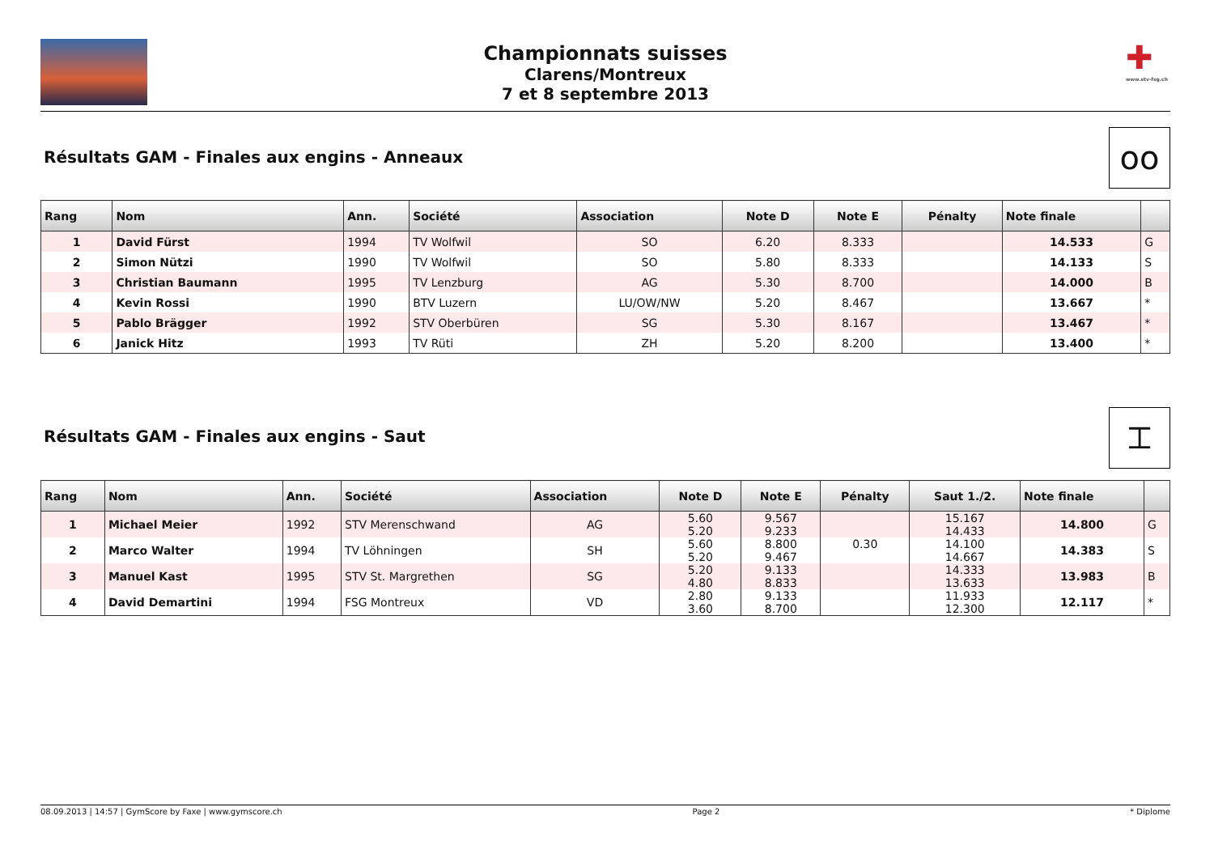Championnats suisses
Clarens/Montreux
7 et 8 septembre 2013
✚
www.stv-fsg.ch
Résultats GAM - Finales aux engins - Anneaux
oo
| Rang | Nom | Ann. | Société | Association | Note D | Note E | Pénalty | Note finale | |
| --- | --- | --- | --- | --- | --- | --- | --- | --- | --- |
| 1 | David Fürst | 1994 | TV Wolfwil | SO | 6.20 | 8.333 | | 14.533 | G |
| 2 | Simon Nützi | 1990 | TV Wolfwil | SO | 5.80 | 8.333 | | 14.133 | S |
| 3 | Christian Baumann | 1995 | TV Lenzburg | AG | 5.30 | 8.700 | | 14.000 | B |
| 4 | Kevin Rossi | 1990 | BTV Luzern | LU/OW/NW | 5.20 | 8.467 | | 13.667 | * |
| 5 | Pablo Brägger | 1992 | STV Oberbüren | SG | 5.30 | 8.167 | | 13.467 | * |
| 6 | Janick Hitz | 1993 | TV Rüti | ZH | 5.20 | 8.200 | | 13.400 | * |
Résultats GAM - Finales aux engins - Saut
⌶
| Rang | Nom | Ann. | Société | Association | Note D | Note E | Pénalty | Saut 1./2. | Note finale | |
| --- | --- | --- | --- | --- | --- | --- | --- | --- | --- | --- |
| 1 | Michael Meier | 1992 | STV Merenschwand | AG | 5.60 5.20 | 9.567 9.233 | | 15.167 14.433 | 14.800 | G |
| 2 | Marco Walter | 1994 | TV Löhningen | SH | 5.60 5.20 | 8.800 9.467 | 0.30 | 14.100 14.667 | 14.383 | S |
| 3 | Manuel Kast | 1995 | STV St. Margrethen | SG | 5.20 4.80 | 9.133 8.833 | | 14.333 13.633 | 13.983 | B |
| 4 | David Demartini | 1994 | FSG Montreux | VD | 2.80 3.60 | 9.133 8.700 | | 11.933 12.300 | 12.117 | * |
08.09.2013 | 14:57 | GymScore by Faxe | www.gymscore.ch Page 2 * Diplome